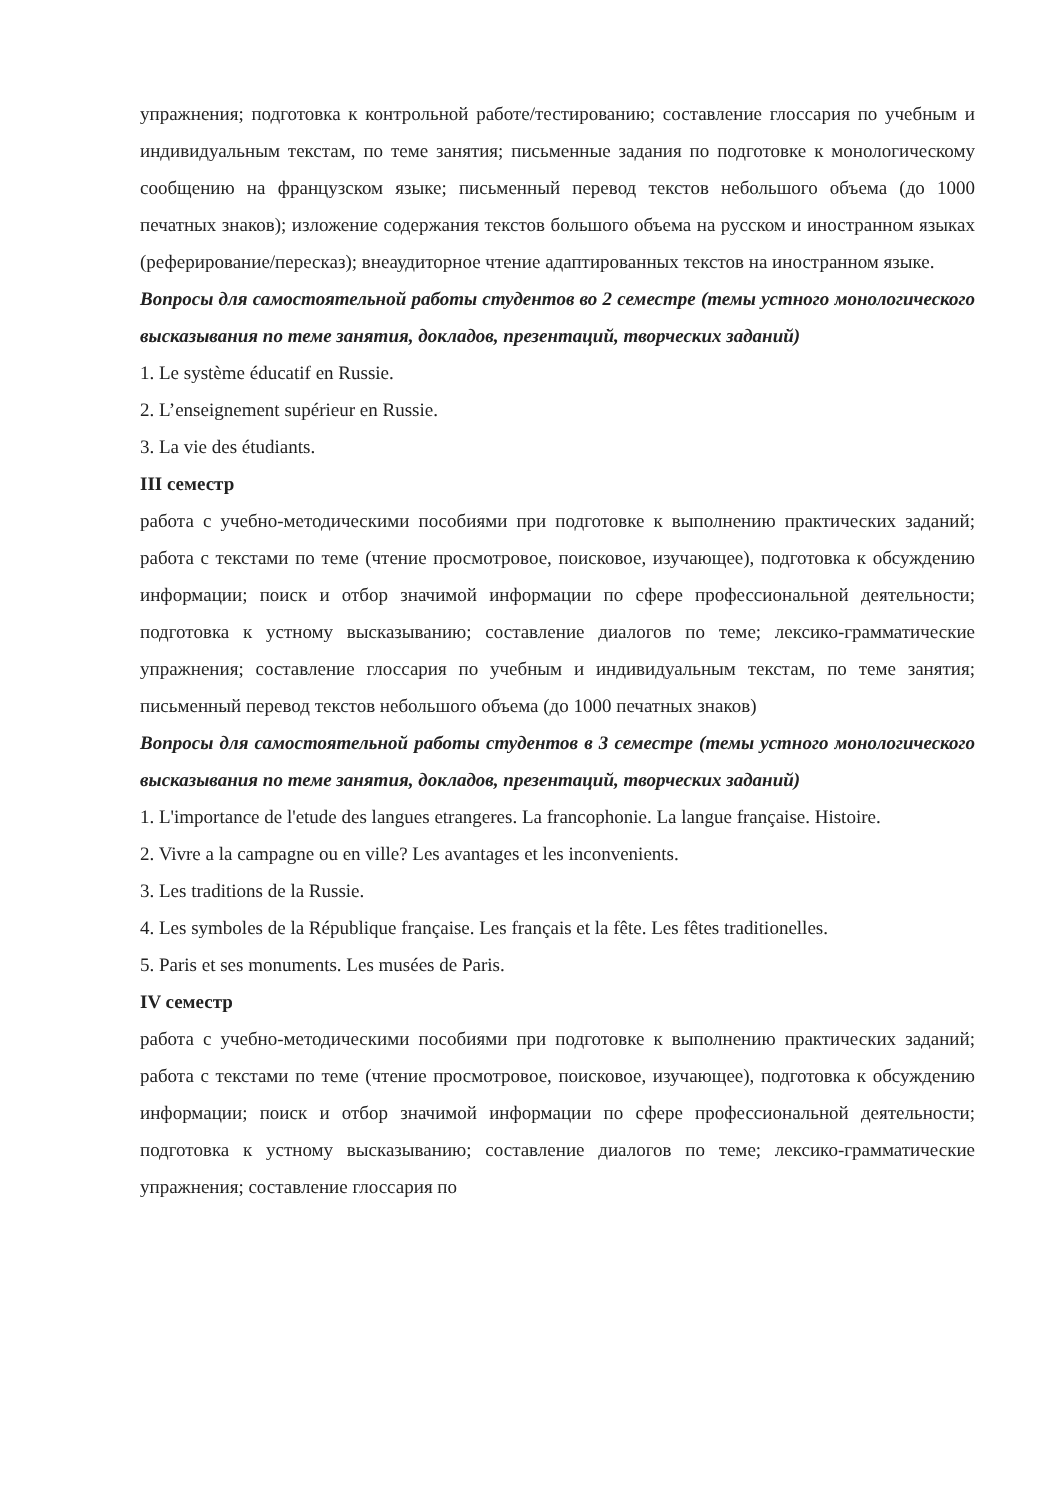упражнения; подготовка к контрольной работе/тестированию; составление глоссария по учебным и индивидуальным текстам, по теме занятия; письменные задания по подготовке к монологическому сообщению на французском языке; письменный перевод текстов небольшого объема (до 1000 печатных знаков); изложение содержания текстов большого объема на русском и иностранном языках (реферирование/пересказ); внеаудиторное чтение адаптированных текстов на иностранном языке.
Вопросы для самостоятельной работы студентов во 2 семестре (темы устного монологического высказывания по теме занятия, докладов, презентаций, творческих заданий)
1. Le système éducatif en Russie.
2. L’enseignement supérieur en Russie.
3. La vie des étudiants.
III семестр
работа с учебно-методическими пособиями при подготовке к выполнению практических заданий; работа с текстами по теме (чтение просмотровое, поисковое, изучающее), подготовка к обсуждению информации; поиск и отбор значимой информации по сфере профессиональной деятельности; подготовка к устному высказыванию; составление диалогов по теме; лексико-грамматические упражнения; составление глоссария по учебным и индивидуальным текстам, по теме занятия; письменный перевод текстов небольшого объема (до 1000 печатных знаков)
Вопросы для самостоятельной работы студентов в 3 семестре (темы устного монологического высказывания по теме занятия, докладов, презентаций, творческих заданий)
1. L'importance de l'etude des langues etrangeres. La francophonie. La langue française. Histoire.
2. Vivre a la campagne ou en ville? Les avantages et les inconvenients.
3. Les traditions de la Russie.
4. Les symboles de la République française. Les français et la fête. Les fêtes traditionelles.
5. Paris et ses monuments. Les musées de Paris.
IV семестр
работа с учебно-методическими пособиями при подготовке к выполнению практических заданий; работа с текстами по теме (чтение просмотровое, поисковое, изучающее), подготовка к обсуждению информации; поиск и отбор значимой информации по сфере профессиональной деятельности; подготовка к устному высказыванию; составление диалогов по теме; лексико-грамматические упражнения; составление глоссария по